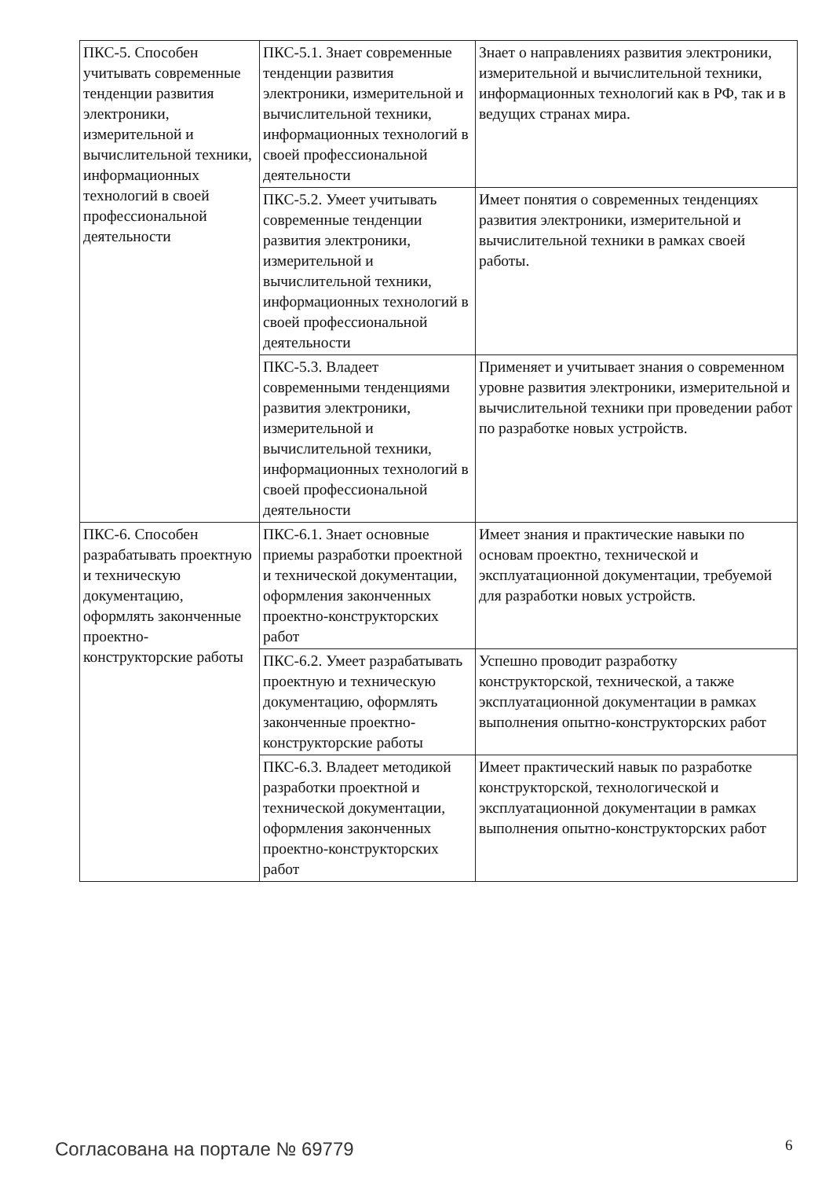| ПКС-5. Способен учитывать современные тенденции развития электроники, измерительной и вычислительной техники, информационных технологий в своей профессиональной деятельности | ПКС-5.1. Знает современные тенденции развития электроники, измерительной и вычислительной техники, информационных технологий в своей профессиональной деятельности | Знает о направлениях развития электроники, измерительной и вычислительной техники, информационных технологий как в РФ, так и в ведущих странах мира. |
| | ПКС-5.2. Умеет учитывать современные тенденции развития электроники, измерительной и вычислительной техники, информационных технологий в своей профессиональной деятельности | Имеет понятия о современных тенденциях развития электроники, измерительной и вычислительной техники в рамках своей работы. |
| | ПКС-5.3. Владеет современными тенденциями развития электроники, измерительной и вычислительной техники, информационных технологий в своей профессиональной деятельности | Применяет и учитывает знания о современном уровне развития электроники, измерительной и вычислительной техники при проведении работ по разработке новых устройств. |
| ПКС-6. Способен разрабатывать проектную и техническую документацию, оформлять законченные проектно-конструкторские работы | ПКС-6.1. Знает основные приемы разработки проектной и технической документации, оформления законченных проектно-конструкторских работ | Имеет знания и практические навыки по основам проектно, технической и эксплуатационной документации, требуемой для разработки новых устройств. |
| | ПКС-6.2. Умеет разрабатывать проектную и техническую документацию, оформлять законченные проектно-конструкторские работы | Успешно проводит разработку конструкторской, технической, а также эксплуатационной документации в рамках выполнения опытно-конструкторских работ |
| | ПКС-6.3. Владеет методикой разработки проектной и технической документации, оформления законченных проектно-конструкторских работ | Имеет практический навык по разработке конструкторской, технологической и эксплуатационной документации в рамках выполнения опытно-конструкторских работ |
Согласована на портале № 69779 6